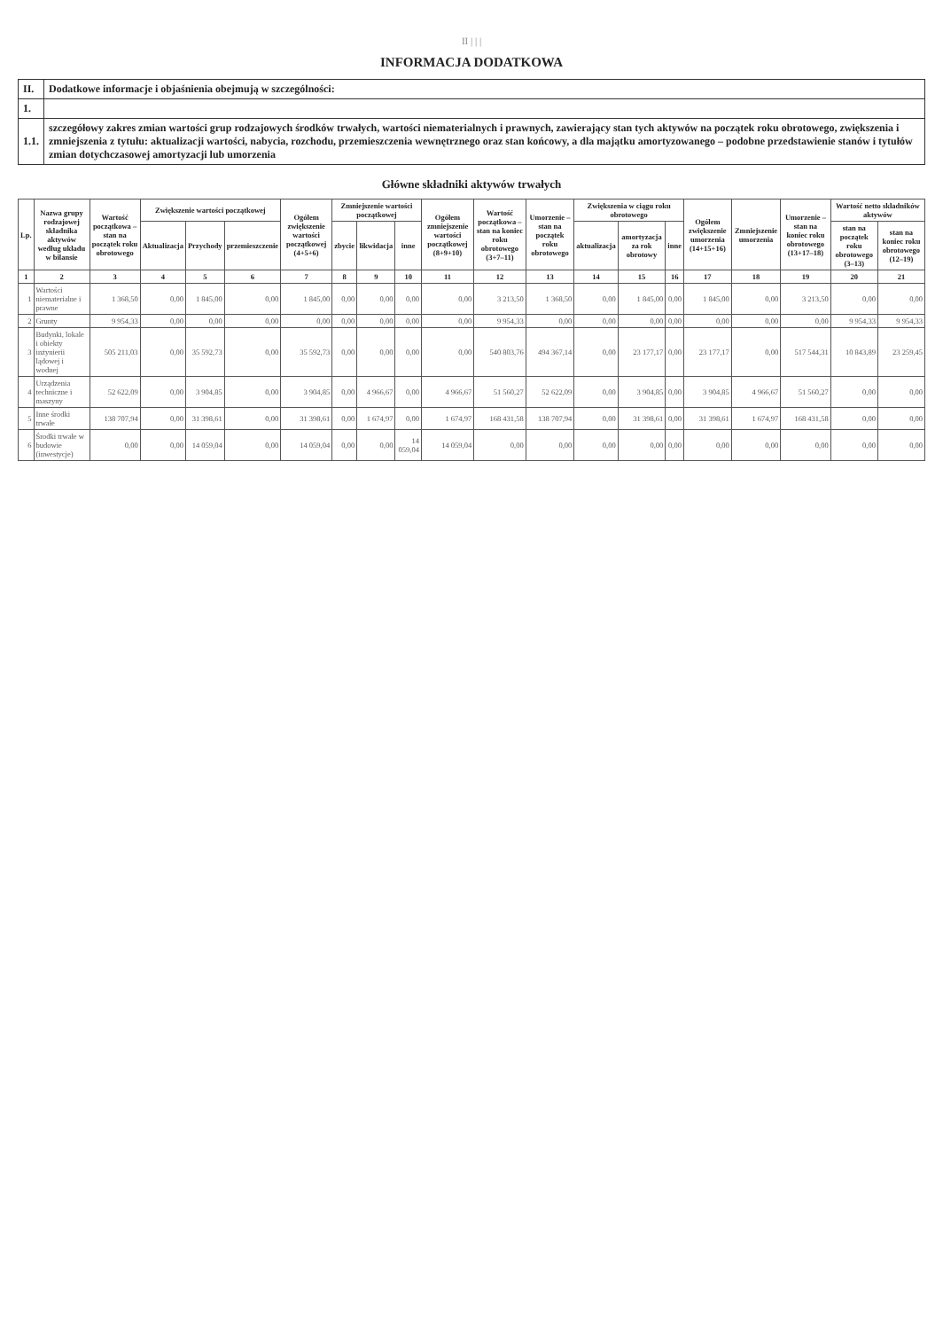II | | |
INFORMACJA DODATKOWA
| II. | Dodatkowe informacje i objaśnienia obejmują w szczególności: |
| 1. | |
| 1.1. | szczegółowy zakres zmian wartości grup rodzajowych środków trwałych, wartości niematerialnych i prawnych, zawierający stan tych aktywów na początek roku obrotowego, zwiększenia i zmniejszenia z tytułu: aktualizacji wartości, nabycia, rozchodu, przemieszczenia wewnętrznego oraz stan końcowy, a dla majątku amortyzowanego – podobne przedstawienie stanów i tytułów zmian dotychczasowej amortyzacji lub umorzenia |
Główne składniki aktywów trwałych
| Lp. | Nazwa grupy rodzajowej składnika aktywów według układu w bilansie | Wartość początkowa – stan na początek roku obrotowego | Zwiększenie wartości początkowej | | | Ogółem zwiększenie wartości początkowej (4+5+6) | Zmniejszenie wartości początkowej | | | Ogółem zmniejszenie wartości początkowej (8+9+10) | Wartość początkowa – stan na koniec roku obrotowego (3+7–11) | Umorzenie – stan na początek roku obrotowego | Zwiększenia w ciągu roku obrotowego | | | Ogółem zwiększenie umorzenia (14+15+16) | Zmniejszenie umorzenia | Umorzenie – stan na koniec roku obrotowego (13+17–18) | Wartość netto składników aktywów | |
| --- | --- | --- | --- | --- | --- | --- | --- | --- | --- | --- | --- | --- | --- | --- | --- | --- | --- | --- | --- | --- |
| | | | Aktualizacja | Przychody | przemieszczenie | | zbycie | likwidacja | inne | | | | aktualizacja | amortyzacja za rok obrotowy | inne | | | | stan na początek roku obrotowego (3–13) | stan na koniec roku obrotowego (12–19) |
| 1 | 2 | 3 | 4 | 5 | 6 | 7 | 8 | 9 | 10 | 11 | 12 | 13 | 14 | 15 | 16 | 17 | 18 | 19 | 20 | 21 |
| 1 | Wartości niematerialne i prawne | 1 368,50 | 0,00 | 1 845,00 | 0,00 | 1 845,00 | 0,00 | 0,00 | 0,00 | 0,00 | 3 213,50 | 1 368,50 | 0,00 | 1 845,00 | 0,00 | 1 845,00 | 0,00 | 3 213,50 | 0,00 | 0,00 |
| 2 | Grunty | 9 954,33 | 0,00 | 0,00 | 0,00 | 0,00 | 0,00 | 0,00 | 0,00 | 0,00 | 9 954,33 | 0,00 | 0,00 | 0,00 | 0,00 | 0,00 | 0,00 | 0,00 | 9 954,33 | 9 954,33 |
| 3 | Budynki, lokale i obiekty inżynierii lądowej i wodnej | 505 211,03 | 0,00 | 35 592,73 | 0,00 | 35 592,73 | 0,00 | 0,00 | 0,00 | 0,00 | 540 803,76 | 494 367,14 | 0,00 | 23 177,17 | 0,00 | 23 177,17 | 0,00 | 517 544,31 | 10 843,89 | 23 259,45 |
| 4 | Urządzenia techniczne i maszyny | 52 622,09 | 0,00 | 3 904,85 | 0,00 | 3 904,85 | 0,00 | 4 966,67 | 0,00 | 4 966,67 | 51 560,27 | 52 622,09 | 0,00 | 3 904,85 | 0,00 | 3 904,85 | 4 966,67 | 51 560,27 | 0,00 | 0,00 |
| 5 | Inne środki trwałe | 138 707,94 | 0,00 | 31 398,61 | 0,00 | 31 398,61 | 0,00 | 1 674,97 | 0,00 | 1 674,97 | 168 431,58 | 138 707,94 | 0,00 | 31 398,61 | 0,00 | 31 398,61 | 1 674,97 | 168 431,58 | 0,00 | 0,00 |
| 6 | Środki trwałe w budowie (inwestycje) | 0,00 | 0,00 | 14 059,04 | 0,00 | 14 059,04 | 0,00 | 0,00 | 14 059,04 | 14 059,04 | 0,00 | 0,00 | 0,00 | 0,00 | 0,00 | 0,00 | 0,00 | 0,00 | 0,00 | 0,00 |